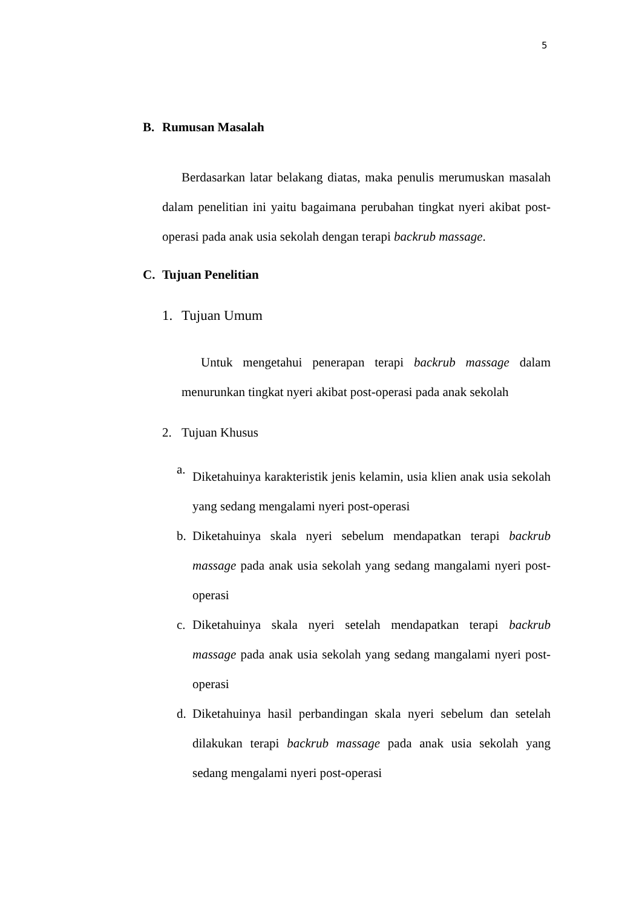5
B. Rumusan Masalah
Berdasarkan latar belakang diatas, maka penulis merumuskan masalah dalam penelitian ini yaitu bagaimana perubahan tingkat nyeri akibat post-operasi pada anak usia sekolah dengan terapi backrub massage.
C. Tujuan Penelitian
1. Tujuan Umum
Untuk mengetahui penerapan terapi backrub massage dalam menurunkan tingkat nyeri akibat post-operasi pada anak sekolah
2. Tujuan Khusus
a.
Diketahuinya karakteristik jenis kelamin, usia klien anak usia sekolah yang sedang mengalami nyeri post-operasi
b. Diketahuinya skala nyeri sebelum mendapatkan terapi backrub massage pada anak usia sekolah yang sedang mangalami nyeri post-operasi
c. Diketahuinya skala nyeri setelah mendapatkan terapi backrub massage pada anak usia sekolah yang sedang mangalami nyeri post-operasi
d. Diketahuinya hasil perbandingan skala nyeri sebelum dan setelah dilakukan terapi backrub massage pada anak usia sekolah yang sedang mengalami nyeri post-operasi